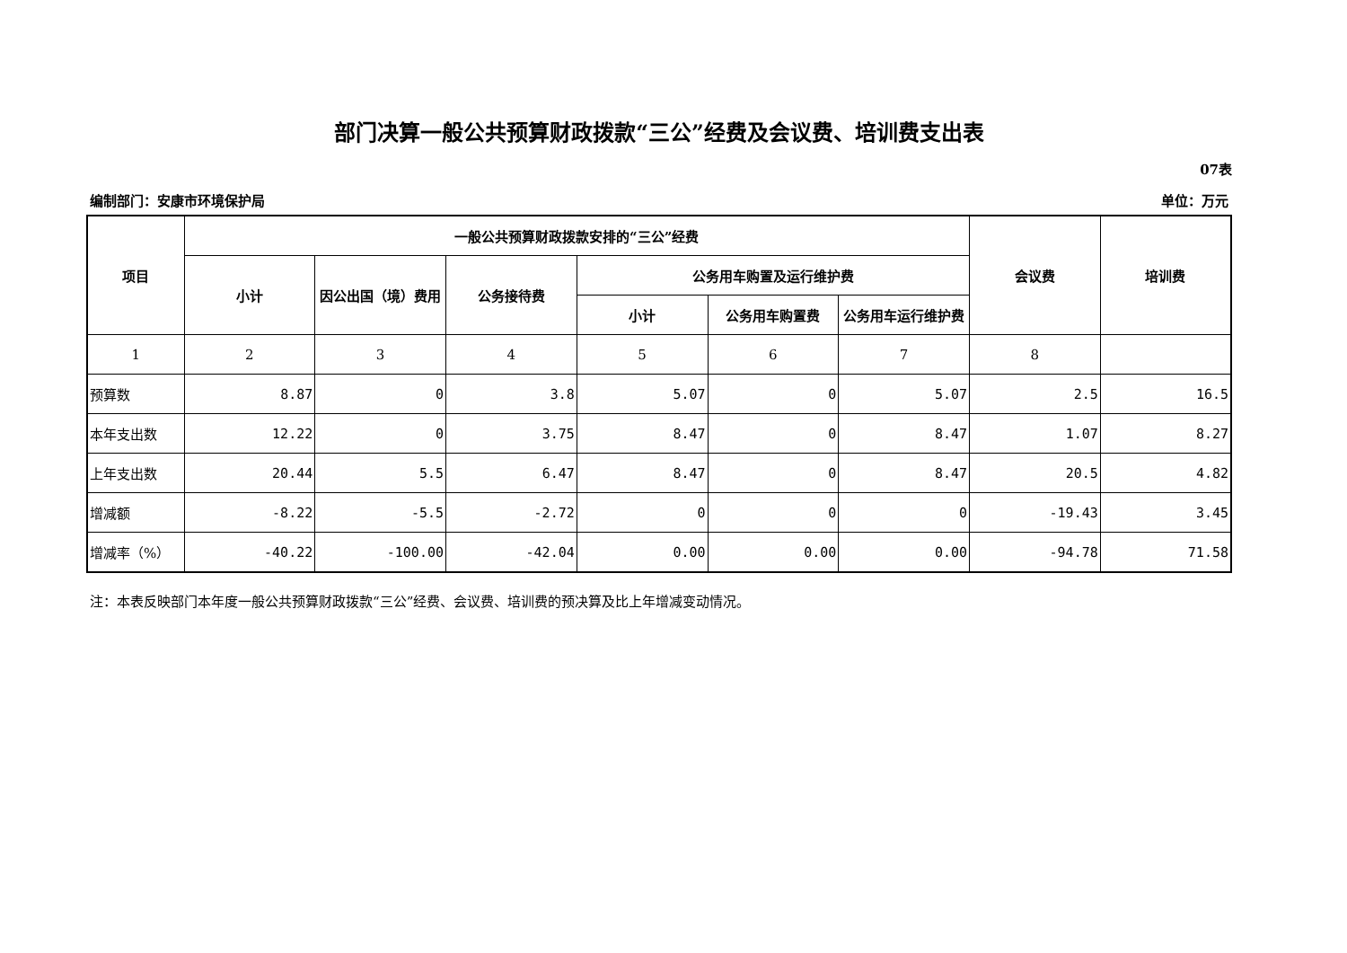部门决算一般公共预算财政拨款“三公”经费及会议费、培训费支出表
07表
编制部门：安康市环境保护局 单位：万元
| 项目 | 一般公共预算财政拨款安排的“三公”经费 | | | | | | 会议费 | 培训费 |
| --- | --- | --- | --- | --- | --- | --- | --- | --- |
| | 小计 | 因公出国（境）费用 | 公务接待费 | 公务用车购置及运行维护费 | | | | |
| | | | | 小计 | 公务用车购置费 | 公务用车运行维护费 | | |
| 1 | 2 | 3 | 4 | 5 | 6 | 7 | 8 | |
| 预算数 | 8.87 | 0 | 3.8 | 5.07 | 0 | 5.07 | 2.5 | 16.5 |
| 本年支出数 | 12.22 | 0 | 3.75 | 8.47 | 0 | 8.47 | 1.07 | 8.27 |
| 上年支出数 | 20.44 | 5.5 | 6.47 | 8.47 | 0 | 8.47 | 20.5 | 4.82 |
| 增减额 | -8.22 | -5.5 | -2.72 | 0 | 0 | 0 | -19.43 | 3.45 |
| 增减率（%） | -40.22 | -100.00 | -42.04 | 0.00 | 0.00 | 0.00 | -94.78 | 71.58 |
注：本表反映部门本年度一般公共预算财政拨款“三公”经费、会议费、培训费的预决算及比上年增减变动情况。